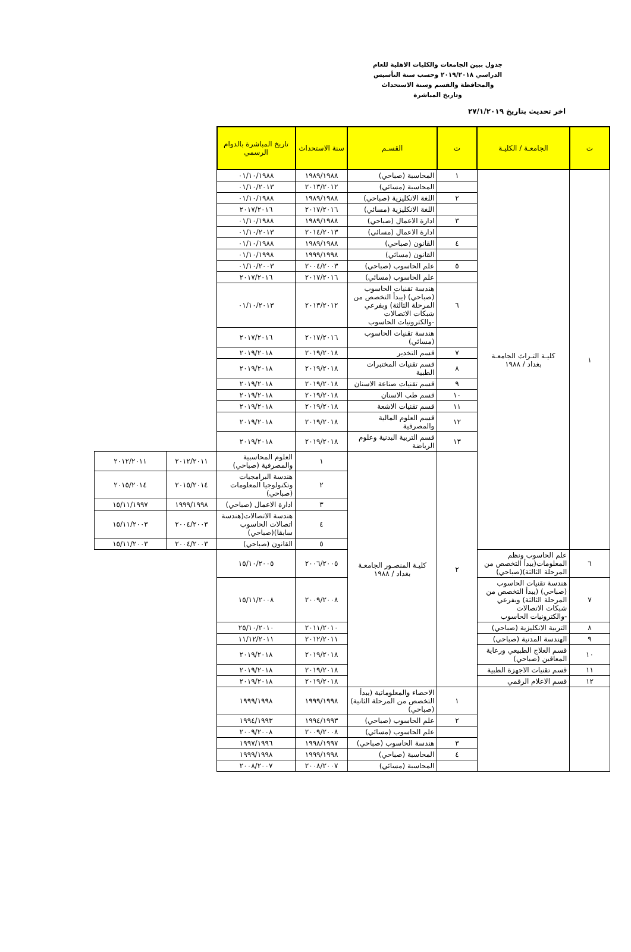جدول ببين الجامعات والكليات الاهلية للعام الدراسي ٢٠١٩/٢٠١٨ وحسب سنة التأسيس والمحافظة والقسم وسنة الاستحداث وتاريخ المباشرة
اخر تحديث بتاريخ ٢٧/١/٢٠١٩
| ت | الجامعـة / الكليـة | ت | القسـم | سنة الاستحداث | تاريخ المباشرة بالدوام الرسمي | | |
| --- | --- | --- | --- | --- | --- | --- | --- |
| ١ | كليـة التـراث الجامعـة بغداد / ١٩٨٨ | ١ | المحاسبة (صباحي) | ١٩٨٩/١٩٨٨ | ٠١/١٠/١٩٨٨ | | |
| | | | المحاسبة (مسائي) | ٢٠١٣/٢٠١٢ | ٠١/١٠/٢٠١٣ | | |
| | | ٢ | اللغة الانكليزية (صباحي) | ١٩٨٩/١٩٨٨ | ٠١/١٠/١٩٨٨ | | |
| | | | اللغة الانكليزية (مسائي) | ٢٠١٧/٢٠١٦ | ٢٠١٧/٢٠١٦ | | |
| | | ٣ | ادارة الاعمال (صباحي) | ١٩٨٩/١٩٨٨ | ٠١/١٠/١٩٨٨ | | |
| | | | ادارة الاعمال (مسائي) | ٢٠١٤/٢٠١٣ | ٠١/١٠/٢٠١٣ | | |
| | | ٤ | القانون (صباحي) | ١٩٨٩/١٩٨٨ | ٠١/١٠/١٩٨٨ | | |
| | | | القانون (مسائي) | ١٩٩٩/١٩٩٨ | ٠١/١٠/١٩٩٨ | | |
| | | ٥ | علم الحاسوب (صباحي) | ٢٠٠٤/٢٠٠٣ | ٠١/١٠/٢٠٠٣ | | |
| | | | علم الحاسوب (مسائي) | ٢٠١٧/٢٠١٦ | ٢٠١٧/٢٠١٦ | | |
| | | ٦ | هندسة تقنيات الحاسوب (صباحي) (يبدأ التخصص من المرحلة الثالثة) وبفرعي شبكات الاتصالات -والكترونيات الحاسوب | ٢٠١٣/٢٠١٢ | ٠١/١٠/٢٠١٣ | | |
| | | | هندسة تقنيات الحاسوب (مسائي) | ٢٠١٧/٢٠١٦ | ٢٠١٧/٢٠١٦ | | |
| | | ٧ | قسم التخدير | ٢٠١٩/٢٠١٨ | ٢٠١٩/٢٠١٨ | | |
| | | ٨ | قسم تقنيات المختبرات الطبية | ٢٠١٩/٢٠١٨ | ٢٠١٩/٢٠١٨ | | |
| | | ٩ | قسم تقنيات صناعة الاسنان | ٢٠١٩/٢٠١٨ | ٢٠١٩/٢٠١٨ | | |
| | | ١٠ | قسم طب الاسنان | ٢٠١٩/٢٠١٨ | ٢٠١٩/٢٠١٨ | | |
| | | ١١ | قسم تقنيات الاشعة | ٢٠١٩/٢٠١٨ | ٢٠١٩/٢٠١٨ | | |
| | | ١٢ | قسم العلوم المالية والمصرفية | ٢٠١٩/٢٠١٨ | ٢٠١٩/٢٠١٨ | | |
| | | ١٣ | قسم التربية البدنية وعلوم الرياضة | ٢٠١٩/٢٠١٨ | ٢٠١٩/٢٠١٨ | | |
| | | ٢ | كليـة المنصـور الجامعـة بغداد / ١٩٨٨ | ١ | العلوم المحاسبية والمصرفية (صباحي) | ٢٠١٢/٢٠١١ | ٢٠١٢/٢٠١١ |
| | | | | ٢ | هندسة البرامجيات وتكنولوجيا المعلومات (صباحي) | ٢٠١٥/٢٠١٤ | ٢٠١٥/٢٠١٤ |
| | | | | ٣ | ادارة الاعمال (صباحي) | ١٩٩٩/١٩٩٨ | ١٥/١١/١٩٩٧ |
| | | | | ٤ | هندسة الاتصالات(هندسة اتصالات الحاسوب سابقا)(صباحي) | ٢٠٠٤/٢٠٠٣ | ١٥/١١/٢٠٠٣ |
| | | | | ٥ | القانون (صباحي) | ٢٠٠٤/٢٠٠٣ | ١٥/١١/٢٠٠٣ |
| ٦ | علم الحاسوب ونظم المعلومات(يبدأ التخصص من المرحلة الثالثة)(صباحي) | | | ٢٠٠٦/٢٠٠٥ | ١٥/١٠/٢٠٠٥ | | |
| ٧ | هندسة تقنيات الحاسوب (صباحي) (يبدأ التخصص من المرحلة الثالثة) وبفرعي شبكات الاتصالات -والكترونيات الحاسوب | | | ٢٠٠٩/٢٠٠٨ | ١٥/١١/٢٠٠٨ | | |
| ٨ | التربية الانكليزية (صباحي) | | | ٢٠١١/٢٠١٠ | ٢٥/١٠/٢٠١٠ | | |
| ٩ | الهندسة المدنية (صباحي) | | | ٢٠١٢/٢٠١١ | ١١/١٢/٢٠١١ | | |
| ١٠ | قسم العلاج الطبيعي ورعاية المعاقين (صباحي) | | | ٢٠١٩/٢٠١٨ | ٢٠١٩/٢٠١٨ | | |
| ١١ | قسم تقنيات الاجهزة الطبية | | | ٢٠١٩/٢٠١٨ | ٢٠١٩/٢٠١٨ | | |
| ١٢ | قسم الاعلام الرقمي | | | ٢٠١٩/٢٠١٨ | ٢٠١٩/٢٠١٨ | | |
| | | ١ | الاحصاء والمعلوماتية (يبدأ التخصص من المرحلة الثانية) (صباحي) | ١٩٩٩/١٩٩٨ | ١٩٩٩/١٩٩٨ | | |
| | | ٢ | علم الحاسوب (صباحي) | ١٩٩٤/١٩٩٣ | ١٩٩٤/١٩٩٣ | | |
| | | | علم الحاسوب (مسائي) | ٢٠٠٩/٢٠٠٨ | ٢٠٠٩/٢٠٠٨ | | |
| | | ٣ | هندسة الحاسوب (صباحي) | ١٩٩٨/١٩٩٧ | ١٩٩٧/١٩٩٦ | | |
| | | ٤ | المحاسبة (صباحي) | ١٩٩٩/١٩٩٨ | ١٩٩٩/١٩٩٨ | | |
| | | | المحاسبة (مسائي) | ٢٠٠٨/٢٠٠٧ | ٢٠٠٨/٢٠٠٧ | | |